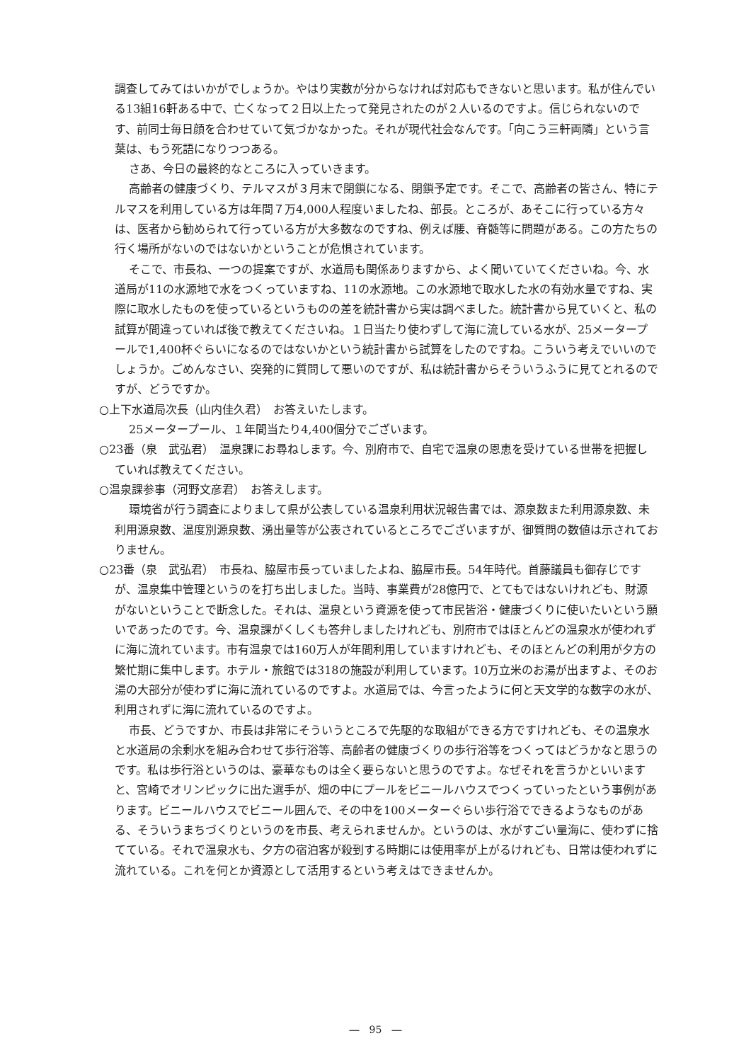調査してみてはいかがでしょうか。やはり実数が分からなければ対応もできないと思います。私が住んでいる13組16軒ある中で、亡くなって２日以上たって発見されたのが２人いるのですよ。信じられないのです、前同士毎日顔を合わせていて気づかなかった。それが現代社会なんです。「向こう三軒両隣」という言葉は、もう死語になりつつある。
さあ、今日の最終的なところに入っていきます。
高齢者の健康づくり、テルマスが３月末で閉鎖になる、閉鎖予定です。そこで、高齢者の皆さん、特にテルマスを利用している方は年間７万4,000人程度いましたね、部長。ところが、あそこに行っている方々は、医者から勧められて行っている方が大多数なのですね、例えば腰、脊髄等に問題がある。この方たちの行く場所がないのではないかということが危惧されています。
そこで、市長ね、一つの提案ですが、水道局も関係ありますから、よく聞いていてくださいね。今、水道局が11の水源地で水をつくっていますね、11の水源地。この水源地で取水した水の有効水量ですね、実際に取水したものを使っているというものの差を統計書から実は調べました。統計書から見ていくと、私の試算が間違っていれば後で教えてくださいね。１日当たり使わずして海に流している水が、25メータープールで1,400杯ぐらいになるのではないかという統計書から試算をしたのですね。こういう考えでいいのでしょうか。ごめんなさい、突発的に質問して悪いのですが、私は統計書からそういうふうに見てとれるのですが、どうですか。
○上下水道局次長（山内佳久君）　お答えいたします。
25メータープール、１年間当たり4,400個分でございます。
○23番（泉　武弘君）　温泉課にお尋ねします。今、別府市で、自宅で温泉の恩恵を受けている世帯を把握していれば教えてください。
○温泉課参事（河野文彦君）　お答えします。
環境省が行う調査によりまして県が公表している温泉利用状況報告書では、源泉数また利用源泉数、未利用源泉数、温度別源泉数、湧出量等が公表されているところでございますが、御質問の数値は示されておりません。
○23番（泉　武弘君）　市長ね、脇屋市長っていましたよね、脇屋市長。54年時代。首藤議員も御存じですが、温泉集中管理というのを打ち出しました。当時、事業費が28億円で、とてもではないけれども、財源がないということで断念した。それは、温泉という資源を使って市民皆浴・健康づくりに使いたいという願いであったのです。今、温泉課がくしくも答弁しましたけれども、別府市ではほとんどの温泉水が使われずに海に流れています。市有温泉では160万人が年間利用していますけれども、そのほとんどの利用が夕方の繁忙期に集中します。ホテル・旅館では318の施設が利用しています。10万立米のお湯が出ますよ、そのお湯の大部分が使わずに海に流れているのですよ。水道局では、今言ったように何と天文学的な数字の水が、利用されずに海に流れているのですよ。
市長、どうですか、市長は非常にそういうところで先駆的な取組ができる方ですけれども、その温泉水と水道局の余剰水を組み合わせて歩行浴等、高齢者の健康づくりの歩行浴等をつくってはどうかなと思うのです。私は歩行浴というのは、豪華なものは全く要らないと思うのですよ。なぜそれを言うかといいますと、宮崎でオリンピックに出た選手が、畑の中にプールをビニールハウスでつくっていったという事例があります。ビニールハウスでビニール囲んで、その中を100メーターぐらい歩行浴でできるようなものがある、そういうまちづくりというのを市長、考えられませんか。というのは、水がすごい量海に、使わずに捨てている。それで温泉水も、夕方の宿泊客が殺到する時期には使用率が上がるけれども、日常は使われずに流れている。これを何とか資源として活用するという考えはできませんか。
―　95　―